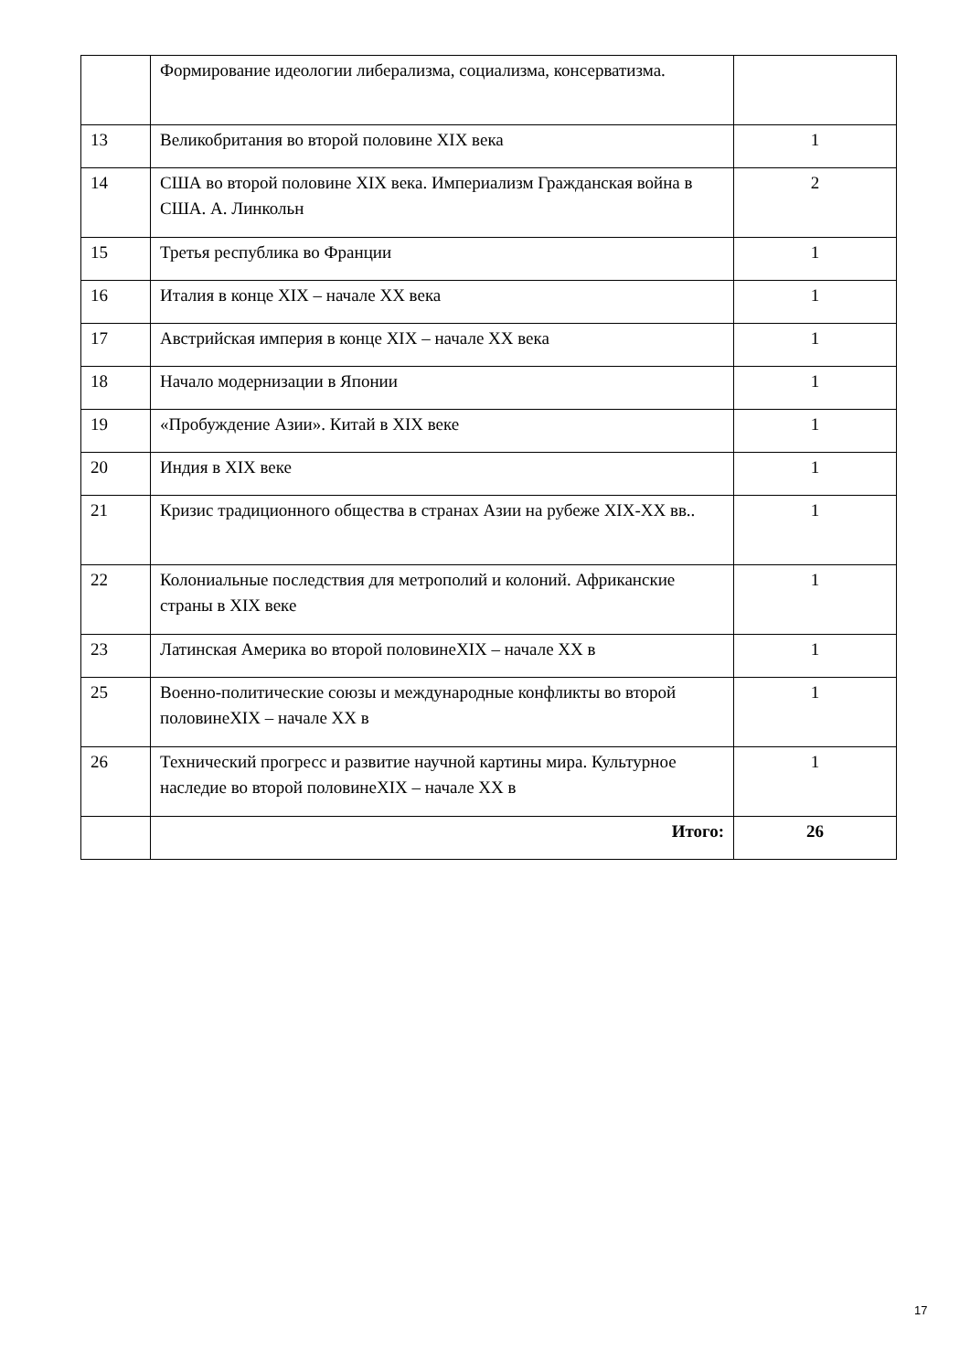| | Формирование идеологии либерализма, социализма, консерватизма. | |
| 13 | Великобритания во второй половине XIX века | 1 |
| 14 | США во второй половине XIX века. Империализм Гражданская война в США. А. Линкольн | 2 |
| 15 | Третья республика во Франции | 1 |
| 16 | Италия в конце XIX – начале XX века | 1 |
| 17 | Австрийская империя в конце XIX – начале XX века | 1 |
| 18 | Начало модернизации в Японии | 1 |
| 19 | «Пробуждение Азии». Китай в XIX веке | 1 |
| 20 | Индия в XIX веке | 1 |
| 21 | Кризис традиционного общества в странах Азии на рубеже XIX-XX вв.. | 1 |
| 22 | Колониальные последствия для метрополий и колоний. Африканские страны в XIX веке | 1 |
| 23 | Латинская Америка во второй половинеXIX – начале XX в | 1 |
| 25 | Военно-политические союзы и международные конфликты во второй половинеXIX – начале XX в | 1 |
| 26 | Технический прогресс и развитие научной картины мира. Культурное наследие во второй половинеXIX – начале XX в | 1 |
| | Итого: | 26 |
17